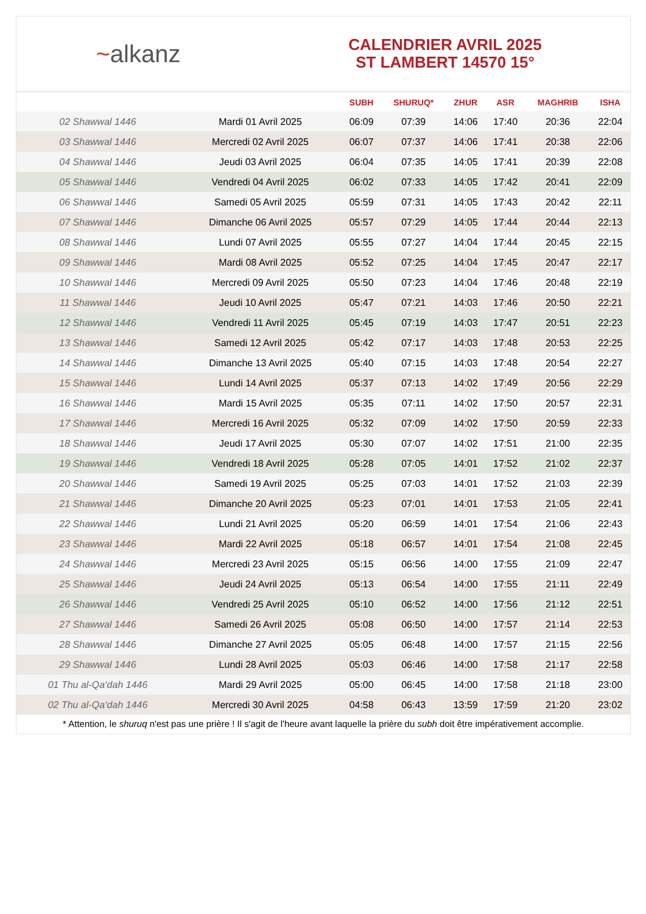~alkanz
CALENDRIER AVRIL 2025
ST LAMBERT 14570 15°
| | | SUBH | SHURUQ* | ZHUR | ASR | MAGHRIB | ISHA |
| --- | --- | --- | --- | --- | --- | --- | --- |
| 02 Shawwal 1446 | Mardi 01 Avril 2025 | 06:09 | 07:39 | 14:06 | 17:40 | 20:36 | 22:04 |
| 03 Shawwal 1446 | Mercredi 02 Avril 2025 | 06:07 | 07:37 | 14:06 | 17:41 | 20:38 | 22:06 |
| 04 Shawwal 1446 | Jeudi 03 Avril 2025 | 06:04 | 07:35 | 14:05 | 17:41 | 20:39 | 22:08 |
| 05 Shawwal 1446 | Vendredi 04 Avril 2025 | 06:02 | 07:33 | 14:05 | 17:42 | 20:41 | 22:09 |
| 06 Shawwal 1446 | Samedi 05 Avril 2025 | 05:59 | 07:31 | 14:05 | 17:43 | 20:42 | 22:11 |
| 07 Shawwal 1446 | Dimanche 06 Avril 2025 | 05:57 | 07:29 | 14:05 | 17:44 | 20:44 | 22:13 |
| 08 Shawwal 1446 | Lundi 07 Avril 2025 | 05:55 | 07:27 | 14:04 | 17:44 | 20:45 | 22:15 |
| 09 Shawwal 1446 | Mardi 08 Avril 2025 | 05:52 | 07:25 | 14:04 | 17:45 | 20:47 | 22:17 |
| 10 Shawwal 1446 | Mercredi 09 Avril 2025 | 05:50 | 07:23 | 14:04 | 17:46 | 20:48 | 22:19 |
| 11 Shawwal 1446 | Jeudi 10 Avril 2025 | 05:47 | 07:21 | 14:03 | 17:46 | 20:50 | 22:21 |
| 12 Shawwal 1446 | Vendredi 11 Avril 2025 | 05:45 | 07:19 | 14:03 | 17:47 | 20:51 | 22:23 |
| 13 Shawwal 1446 | Samedi 12 Avril 2025 | 05:42 | 07:17 | 14:03 | 17:48 | 20:53 | 22:25 |
| 14 Shawwal 1446 | Dimanche 13 Avril 2025 | 05:40 | 07:15 | 14:03 | 17:48 | 20:54 | 22:27 |
| 15 Shawwal 1446 | Lundi 14 Avril 2025 | 05:37 | 07:13 | 14:02 | 17:49 | 20:56 | 22:29 |
| 16 Shawwal 1446 | Mardi 15 Avril 2025 | 05:35 | 07:11 | 14:02 | 17:50 | 20:57 | 22:31 |
| 17 Shawwal 1446 | Mercredi 16 Avril 2025 | 05:32 | 07:09 | 14:02 | 17:50 | 20:59 | 22:33 |
| 18 Shawwal 1446 | Jeudi 17 Avril 2025 | 05:30 | 07:07 | 14:02 | 17:51 | 21:00 | 22:35 |
| 19 Shawwal 1446 | Vendredi 18 Avril 2025 | 05:28 | 07:05 | 14:01 | 17:52 | 21:02 | 22:37 |
| 20 Shawwal 1446 | Samedi 19 Avril 2025 | 05:25 | 07:03 | 14:01 | 17:52 | 21:03 | 22:39 |
| 21 Shawwal 1446 | Dimanche 20 Avril 2025 | 05:23 | 07:01 | 14:01 | 17:53 | 21:05 | 22:41 |
| 22 Shawwal 1446 | Lundi 21 Avril 2025 | 05:20 | 06:59 | 14:01 | 17:54 | 21:06 | 22:43 |
| 23 Shawwal 1446 | Mardi 22 Avril 2025 | 05:18 | 06:57 | 14:01 | 17:54 | 21:08 | 22:45 |
| 24 Shawwal 1446 | Mercredi 23 Avril 2025 | 05:15 | 06:56 | 14:00 | 17:55 | 21:09 | 22:47 |
| 25 Shawwal 1446 | Jeudi 24 Avril 2025 | 05:13 | 06:54 | 14:00 | 17:55 | 21:11 | 22:49 |
| 26 Shawwal 1446 | Vendredi 25 Avril 2025 | 05:10 | 06:52 | 14:00 | 17:56 | 21:12 | 22:51 |
| 27 Shawwal 1446 | Samedi 26 Avril 2025 | 05:08 | 06:50 | 14:00 | 17:57 | 21:14 | 22:53 |
| 28 Shawwal 1446 | Dimanche 27 Avril 2025 | 05:05 | 06:48 | 14:00 | 17:57 | 21:15 | 22:56 |
| 29 Shawwal 1446 | Lundi 28 Avril 2025 | 05:03 | 06:46 | 14:00 | 17:58 | 21:17 | 22:58 |
| 01 Thu al-Qa‘dah 1446 | Mardi 29 Avril 2025 | 05:00 | 06:45 | 14:00 | 17:58 | 21:18 | 23:00 |
| 02 Thu al-Qa‘dah 1446 | Mercredi 30 Avril 2025 | 04:58 | 06:43 | 13:59 | 17:59 | 21:20 | 23:02 |
* Attention, le shuruq n'est pas une prière ! Il s'agit de l'heure avant laquelle la prière du subh doit être impérativement accomplie.